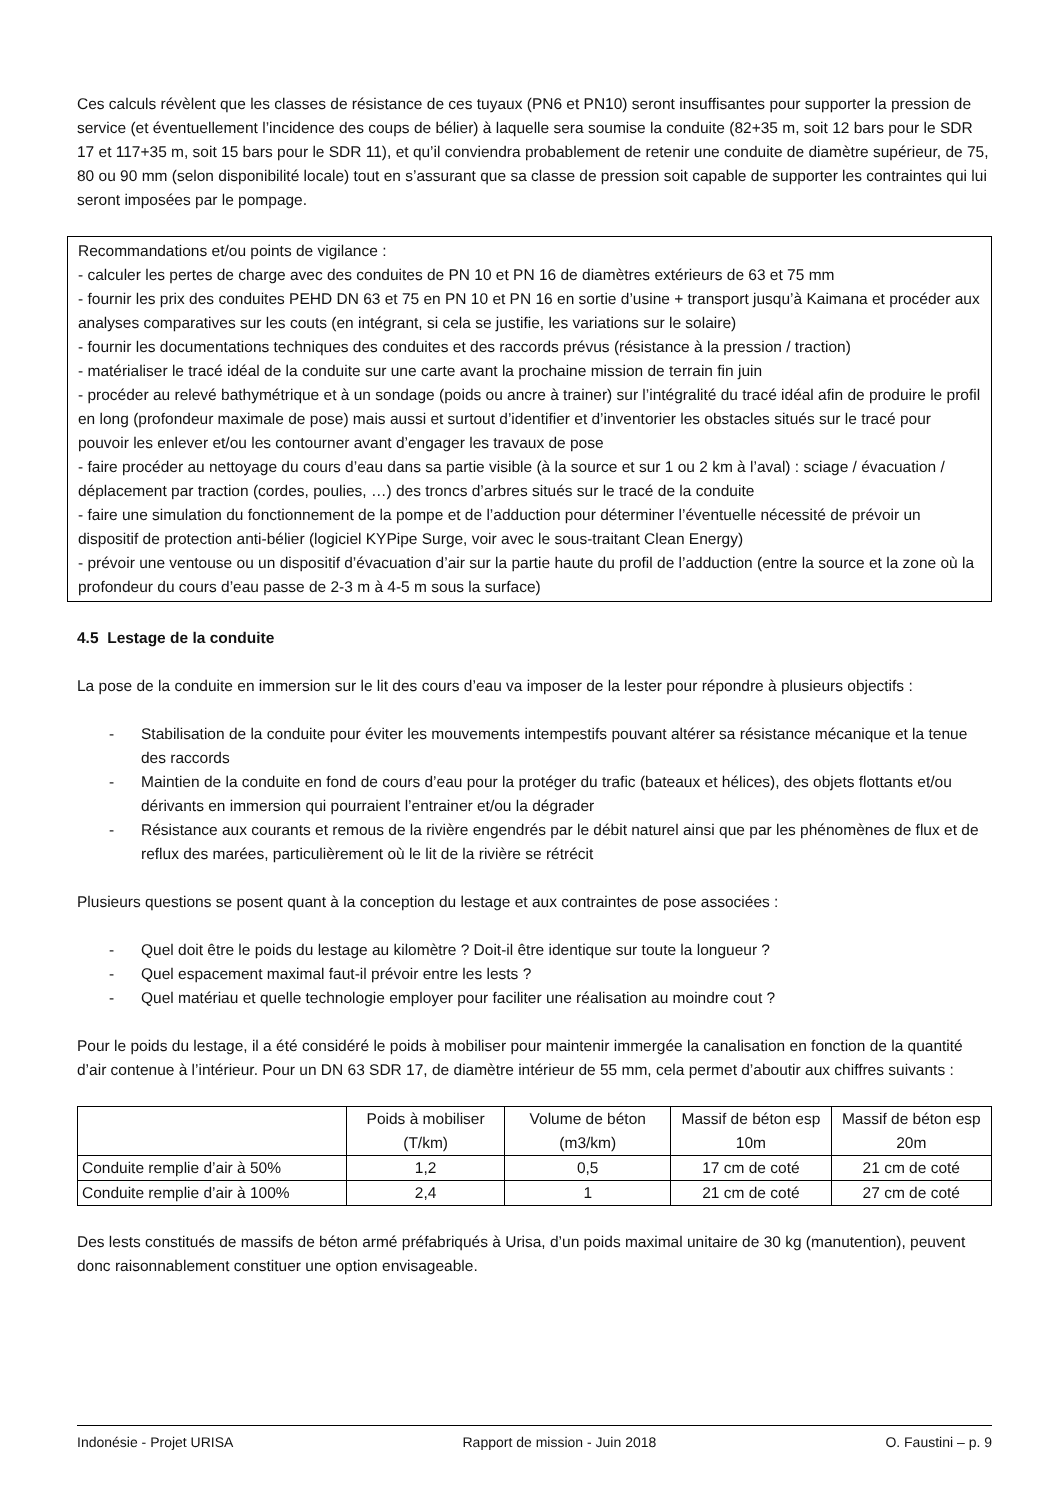Ces calculs révèlent que les classes de résistance de ces tuyaux (PN6 et PN10) seront insuffisantes pour supporter la pression de service (et éventuellement l’incidence des coups de bélier) à laquelle sera soumise la conduite (82+35 m, soit 12 bars pour le SDR 17 et 117+35 m, soit 15 bars pour le SDR 11), et qu’il conviendra probablement de retenir une conduite de diamètre supérieur, de 75, 80 ou 90 mm (selon disponibilité locale) tout en s’assurant que sa classe de pression soit capable de supporter les contraintes qui lui seront imposées par le pompage.
Recommandations et/ou points de vigilance :
- calculer les pertes de charge avec des conduites de PN 10 et PN 16 de diamètres extérieurs de 63 et 75 mm
- fournir les prix des conduites PEHD DN 63 et 75 en PN 10 et PN 16 en sortie d’usine + transport jusqu’à Kaimana et procéder aux analyses comparatives sur les couts (en intégrant, si cela se justifie, les variations sur le solaire)
- fournir les documentations techniques des conduites et des raccords prévus (résistance à la pression / traction)
- matérialiser le tracé idéal de la conduite sur une carte avant la prochaine mission de terrain fin juin
- procéder au relevé bathymétrique et à un sondage (poids ou ancre à trainer) sur l’intégralité du tracé idéal afin de produire le profil en long (profondeur maximale de pose) mais aussi et surtout d’identifier et d’inventorier les obstacles situés sur le tracé pour pouvoir les enlever et/ou les contourner avant d’engager les travaux de pose
- faire procéder au nettoyage du cours d’eau dans sa partie visible (à la source et sur 1 ou 2 km à l’aval) : sciage / évacuation / déplacement par traction (cordes, poulies, …) des troncs d’arbres situés sur le tracé de la conduite
- faire une simulation du fonctionnement de la pompe et de l’adduction pour déterminer l’éventuelle nécessité de prévoir un dispositif de protection anti-bélier (logiciel KYPipe Surge, voir avec le sous-traitant Clean Energy)
- prévoir une ventouse ou un dispositif d’évacuation d’air sur la partie haute du profil de l’adduction (entre la source et la zone où la profondeur du cours d’eau passe de 2-3 m à 4-5 m sous la surface)
4.5 Lestage de la conduite
La pose de la conduite en immersion sur le lit des cours d’eau va imposer de la lester pour répondre à plusieurs objectifs :
- Stabilisation de la conduite pour éviter les mouvements intempestifs pouvant altérer sa résistance mécanique et la tenue des raccords
- Maintien de la conduite en fond de cours d’eau pour la protéger du trafic (bateaux et hélices), des objets flottants et/ou dérivants en immersion qui pourraient l’entrainer et/ou la dégrader
- Résistance aux courants et remous de la rivière engendrés par le débit naturel ainsi que par les phénomènes de flux et de reflux des marées, particulièrement où le lit de la rivière se rétrécit
Plusieurs questions se posent quant à la conception du lestage et aux contraintes de pose associées :
- Quel doit être le poids du lestage au kilomètre ? Doit-il être identique sur toute la longueur ?
- Quel espacement maximal faut-il prévoir entre les lests ?
- Quel matériau et quelle technologie employer pour faciliter une réalisation au moindre cout ?
Pour le poids du lestage, il a été considéré le poids à mobiliser pour maintenir immergée la canalisation en fonction de la quantité d’air contenue à l’intérieur. Pour un DN 63 SDR 17, de diamètre intérieur de 55 mm, cela permet d’aboutir aux chiffres suivants :
| | Poids à mobiliser (T/km) | Volume de béton (m3/km) | Massif de béton esp 10m | Massif de béton esp 20m |
| --- | --- | --- | --- | --- |
| Conduite remplie d’air à 50% | 1,2 | 0,5 | 17 cm de coté | 21 cm de coté |
| Conduite remplie d’air à 100% | 2,4 | 1 | 21 cm de coté | 27 cm de coté |
Des lests constitués de massifs de béton armé préfabriqués à Urisa, d’un poids maximal unitaire de 30 kg (manutention), peuvent donc raisonnablement constituer une option envisageable.
Indonésie - Projet URISA Rapport de mission - Juin 2018 O. Faustini – p. 9